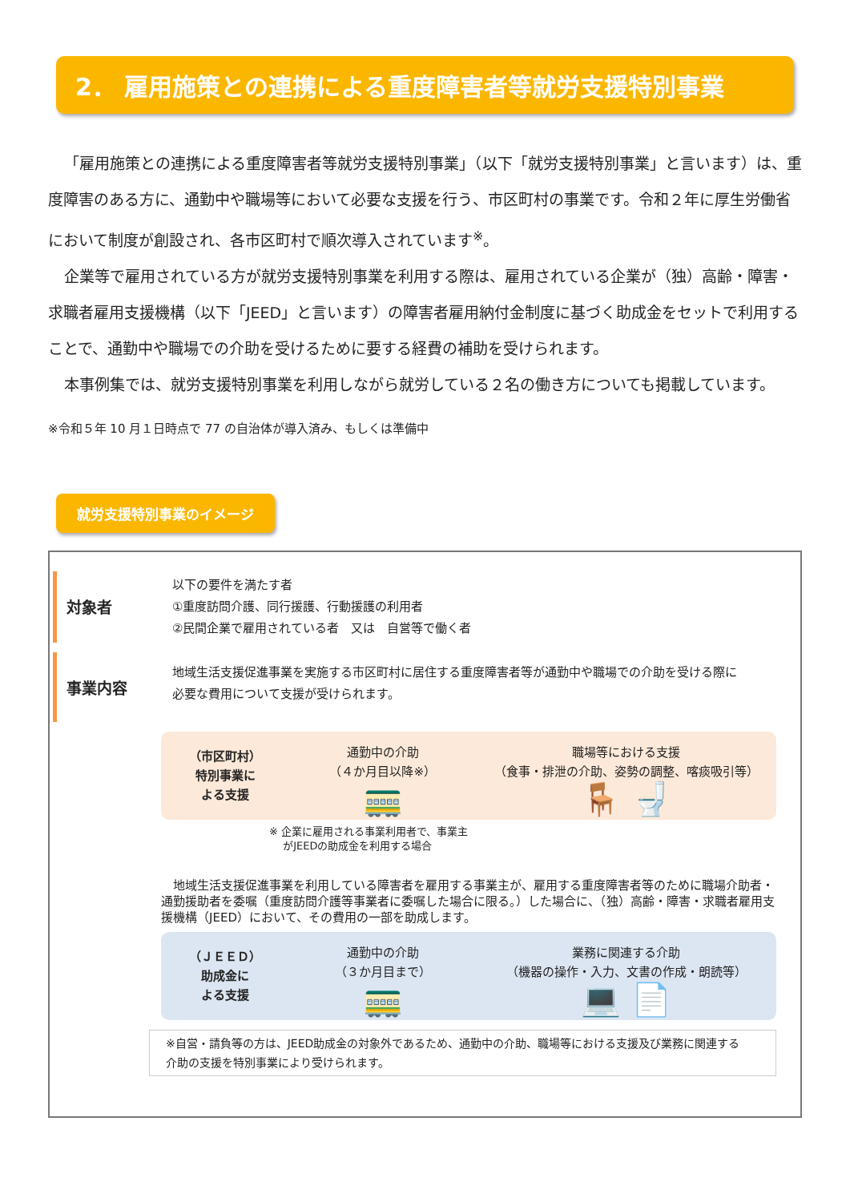2． 雇用施策との連携による重度障害者等就労支援特別事業
「雇用施策との連携による重度障害者等就労支援特別事業」（以下「就労支援特別事業」と言います）は、重度障害のある方に、通勤中や職場等において必要な支援を行う、市区町村の事業です。令和２年に厚生労働省において制度が創設され、各市区町村で順次導入されています<sup>※</sup>。
企業等で雇用されている方が就労支援特別事業を利用する際は、雇用されている企業が（独）高齢・障害・求職者雇用支援機構（以下「JEED」と言います）の障害者雇用納付金制度に基づく助成金をセットで利用することで、通勤中や職場での介助を受けるために要する経費の補助を受けられます。
本事例集では、就労支援特別事業を利用しながら就労している２名の働き方についても掲載しています。
※令和５年 10 月１日時点で 77 の自治体が導入済み、もしくは準備中
就労支援特別事業のイメージ
対象者
以下の要件を満たす者
①重度訪問介護、同行援護、行動援護の利用者
②民間企業で雇用されている者　又は　自営等で働く者
事業内容
地域生活支援促進事業を実施する市区町村に居住する重度障害者等が通勤中や職場での介助を受ける際に
必要な費用について支援が受けられます。
（市区町村）
特別事業に
よる支援
通勤中の介助
（４か月目以降※）
🚃
職場等における支援
（食事・排泄の介助、姿勢の調整、喀痰吸引等）
🪑 🚽
※ 企業に雇用される事業利用者で、事業主
　 がJEEDの助成金を利用する場合
　地域生活支援促進事業を利用している障害者を雇用する事業主が、雇用する重度障害者等のために職場介助者・通勤援助者を委嘱（重度訪問介護等事業者に委嘱した場合に限る。）した場合に、（独）高齢・障害・求職者雇用支援機構（JEED）において、その費用の一部を助成します。
（ＪＥＥＤ）
助成金に
よる支援
通勤中の介助
（３か月目まで）
🚃
業務に関連する介助
（機器の操作・入力、文書の作成・朗読等）
💻 📄
※自営・請負等の方は、JEED助成金の対象外であるため、通勤中の介助、職場等における支援及び業務に関連する
介助の支援を特別事業により受けられます。